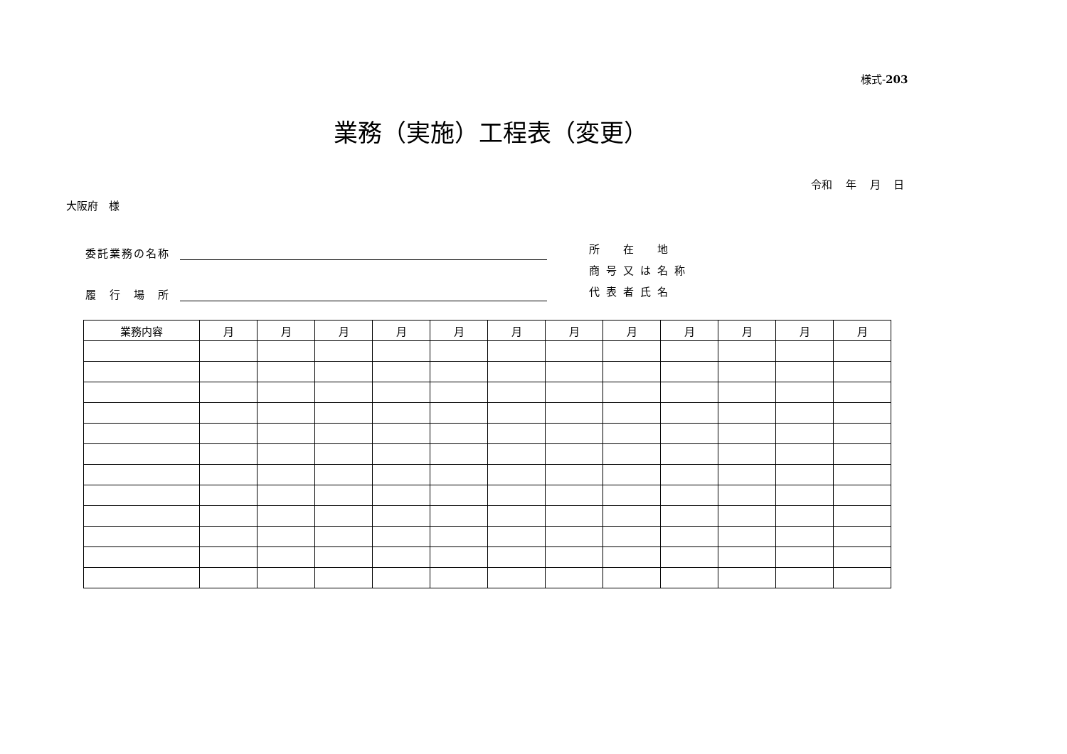様式-203
業務（実施）工程表（変更）
令和 年 月 日
大阪府　様
委託業務の名称
履　行　場　所
所　在　地
商号又は名称
代表者氏名
| 業務内容 | 月 | 月 | 月 | 月 | 月 | 月 | 月 | 月 | 月 | 月 | 月 | 月 |
| --- | --- | --- | --- | --- | --- | --- | --- | --- | --- | --- | --- | --- |